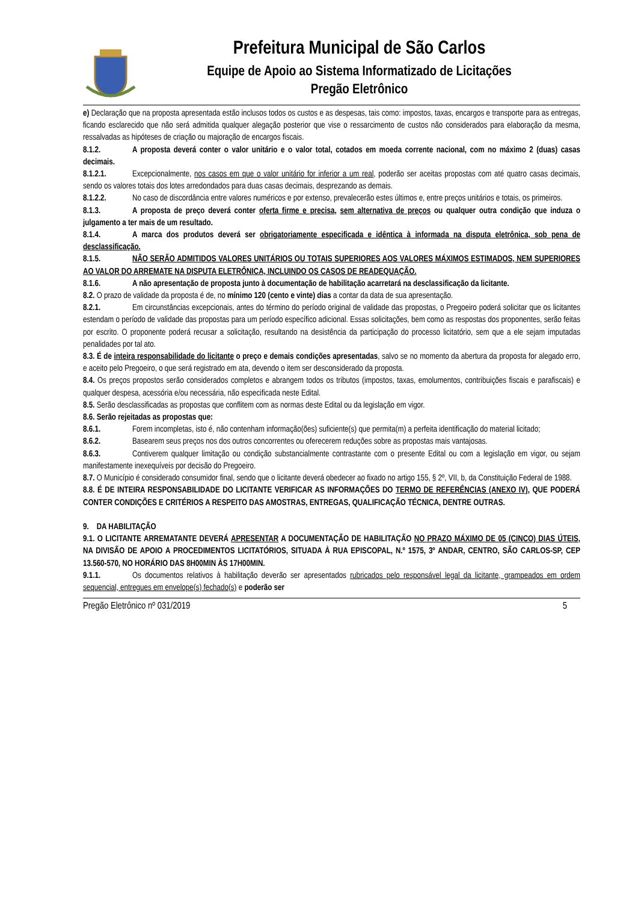Prefeitura Municipal de São Carlos
Equipe de Apoio ao Sistema Informatizado de Licitações
Pregão Eletrônico
e) Declaração que na proposta apresentada estão inclusos todos os custos e as despesas, tais como: impostos, taxas, encargos e transporte para as entregas, ficando esclarecido que não será admitida qualquer alegação posterior que vise o ressarcimento de custos não considerados para elaboração da mesma, ressalvadas as hipóteses de criação ou majoração de encargos fiscais.
8.1.2. A proposta deverá conter o valor unitário e o valor total, cotados em moeda corrente nacional, com no máximo 2 (duas) casas decimais.
8.1.2.1. Excepcionalmente, nos casos em que o valor unitário for inferior a um real, poderão ser aceitas propostas com até quatro casas decimais, sendo os valores totais dos lotes arredondados para duas casas decimais, desprezando as demais.
8.1.2.2. No caso de discordância entre valores numéricos e por extenso, prevalecerão estes últimos e, entre preços unitários e totais, os primeiros.
8.1.3. A proposta de preço deverá conter oferta firme e precisa, sem alternativa de preços ou qualquer outra condição que induza o julgamento a ter mais de um resultado.
8.1.4. A marca dos produtos deverá ser obrigatoriamente especificada e idêntica à informada na disputa eletrônica, sob pena de desclassificação.
8.1.5. NÃO SERÃO ADMITIDOS VALORES UNITÁRIOS OU TOTAIS SUPERIORES AOS VALORES MÁXIMOS ESTIMADOS, NEM SUPERIORES AO VALOR DO ARREMATE NA DISPUTA ELETRÔNICA, INCLUINDO OS CASOS DE READEQUAÇÃO.
8.1.6. A não apresentação de proposta junto à documentação de habilitação acarretará na desclassificação da licitante.
8.2. O prazo de validade da proposta é de, no mínimo 120 (cento e vinte) dias a contar da data de sua apresentação.
8.2.1. Em circunstâncias excepcionais, antes do término do período original de validade das propostas, o Pregoeiro poderá solicitar que os licitantes estendam o período de validade das propostas para um período específico adicional. Essas solicitações, bem como as respostas dos proponentes, serão feitas por escrito. O proponente poderá recusar a solicitação, resultando na desistência da participação do processo licitatório, sem que a ele sejam imputadas penalidades por tal ato.
8.3. É de inteira responsabilidade do licitante o preço e demais condições apresentadas, salvo se no momento da abertura da proposta for alegado erro, e aceito pelo Pregoeiro, o que será registrado em ata, devendo o item ser desconsiderado da proposta.
8.4. Os preços propostos serão considerados completos e abrangem todos os tributos (impostos, taxas, emolumentos, contribuições fiscais e parafiscais) e qualquer despesa, acessória e/ou necessária, não especificada neste Edital.
8.5. Serão desclassificadas as propostas que conflitem com as normas deste Edital ou da legislação em vigor.
8.6. Serão rejeitadas as propostas que:
8.6.1. Forem incompletas, isto é, não contenham informação(ões) suficiente(s) que permita(m) a perfeita identificação do material licitado;
8.6.2. Basearem seus preços nos dos outros concorrentes ou oferecerem reduções sobre as propostas mais vantajosas.
8.6.3. Contiverem qualquer limitação ou condição substancialmente contrastante com o presente Edital ou com a legislação em vigor, ou sejam manifestamente inexequíveis por decisão do Pregoeiro.
8.7. O Município é considerado consumidor final, sendo que o licitante deverá obedecer ao fixado no artigo 155, § 2º, VII, b, da Constituição Federal de 1988.
8.8. É DE INTEIRA RESPONSABILIDADE DO LICITANTE VERIFICAR AS INFORMAÇÕES DO TERMO DE REFERÊNCIAS (ANEXO IV), QUE PODERÁ CONTER CONDIÇÕES E CRITÉRIOS A RESPEITO DAS AMOSTRAS, ENTREGAS, QUALIFICAÇÃO TÉCNICA, DENTRE OUTRAS.
9. DA HABILITAÇÃO
9.1. O LICITANTE ARREMATANTE DEVERÁ APRESENTAR A DOCUMENTAÇÃO DE HABILITAÇÃO NO PRAZO MÁXIMO DE 05 (CINCO) DIAS ÚTEIS, NA DIVISÃO DE APOIO A PROCEDIMENTOS LICITATÓRIOS, SITUADA À RUA EPISCOPAL, N.º 1575, 3º ANDAR, CENTRO, SÃO CARLOS-SP, CEP 13.560-570, NO HORÁRIO DAS 8H00MIN ÀS 17H00MIN.
9.1.1. Os documentos relativos à habilitação deverão ser apresentados rubricados pelo responsável legal da licitante, grampeados em ordem sequencial, entregues em envelope(s) fechado(s) e poderão ser
Pregão Eletrônico nº 031/2019 5